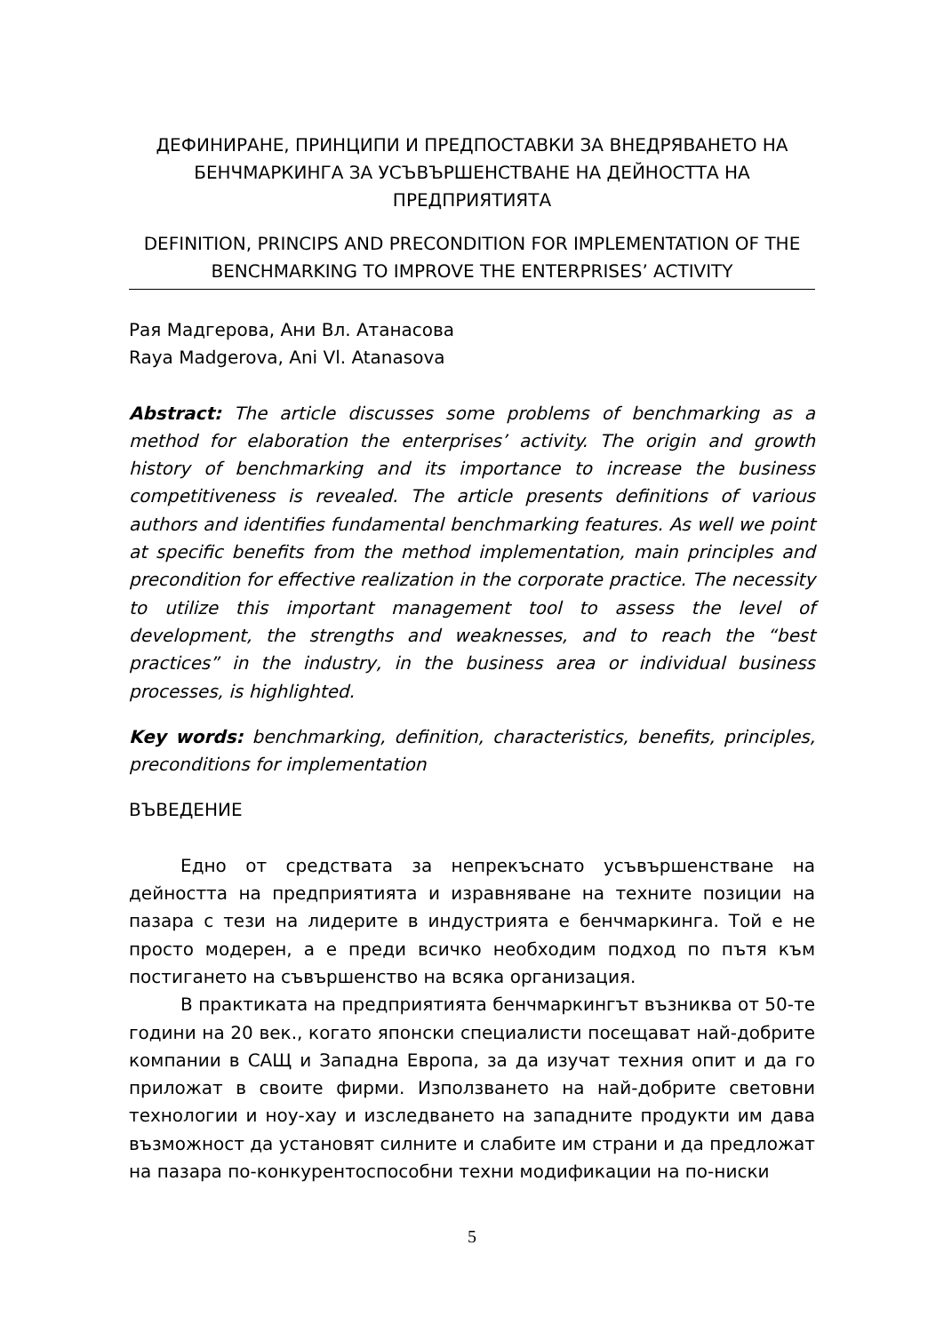ДЕФИНИРАНЕ, ПРИНЦИПИ И ПРЕДПОСТАВКИ ЗА ВНЕДРЯВАНЕТО НА БЕНЧМАРКИНГА ЗА УСЪВЪРШЕНСТВАНЕ НА ДЕЙНОСТТА НА ПРЕДПРИЯТИЯТА
DEFINITION, PRINCIPS AND PRECONDITION FOR IMPLEMENTATION OF THE BENCHMARKING TO IMPROVE THE ENTERPRISES’ ACTIVITY
Рая Мадгерова, Ани Вл. Атанасова
Raya Madgerova, Ani Vl. Atanasova
Abstract: The article discusses some problems of benchmarking as a method for elaboration the enterprises’ activity. The origin and growth history of benchmarking and its importance to increase the business competitiveness is revealed. The article presents definitions of various authors and identifies fundamental benchmarking features. As well we point at specific benefits from the method implementation, main principles and precondition for effective realization in the corporate practice. The necessity to utilize this important management tool to assess the level of development, the strengths and weaknesses, and to reach the “best practices” in the industry, in the business area or individual business processes, is highlighted.
Key words: benchmarking, definition, characteristics, benefits, principles, preconditions for implementation
ВЪВЕДЕНИЕ
Едно от средствата за непрекъснато усъвършенстване на дейността на предприятията и изравняване на техните позиции на пазара с тези на лидерите в индустрията е бенчмаркинга. Той е не просто модерен, а е преди всичко необходим подход по пътя към постигането на съвършенство на всяка организация.
В практиката на предприятията бенчмаркингът възниква от 50-те години на 20 век., когато японски специалисти посещават най-добрите компании в САЩ и Западна Европа, за да изучат техния опит и да го приложат в своите фирми. Използването на най-добрите световни технологии и ноу-хау и изследването на западните продукти им дава възможност да установят силните и слабите им страни и да предложат на пазара по-конкурентоспособни техни модификации на по-ниски
5